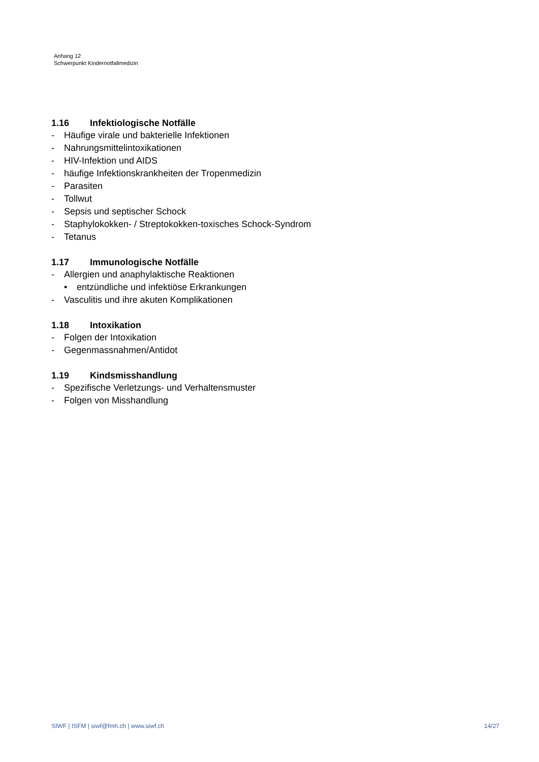Anhang 12
Schwerpunkt Kindernotfallmedizin
1.16 Infektiologische Notfälle
- Häufige virale und bakterielle Infektionen
- Nahrungsmittelintoxikationen
- HIV-Infektion und AIDS
- häufige Infektionskrankheiten der Tropenmedizin
- Parasiten
- Tollwut
- Sepsis und septischer Schock
- Staphylokokken- / Streptokokken-toxisches Schock-Syndrom
- Tetanus
1.17 Immunologische Notfälle
- Allergien und anaphylaktische Reaktionen
• entzündliche und infektiöse Erkrankungen
- Vasculitis und ihre akuten Komplikationen
1.18 Intoxikation
- Folgen der Intoxikation
- Gegenmassnahmen/Antidot
1.19 Kindsmisshandlung
- Spezifische Verletzungs- und Verhaltensmuster
- Folgen von Misshandlung
SIWF | ISFM | siwf@fmh.ch | www.siwf.ch 14/27